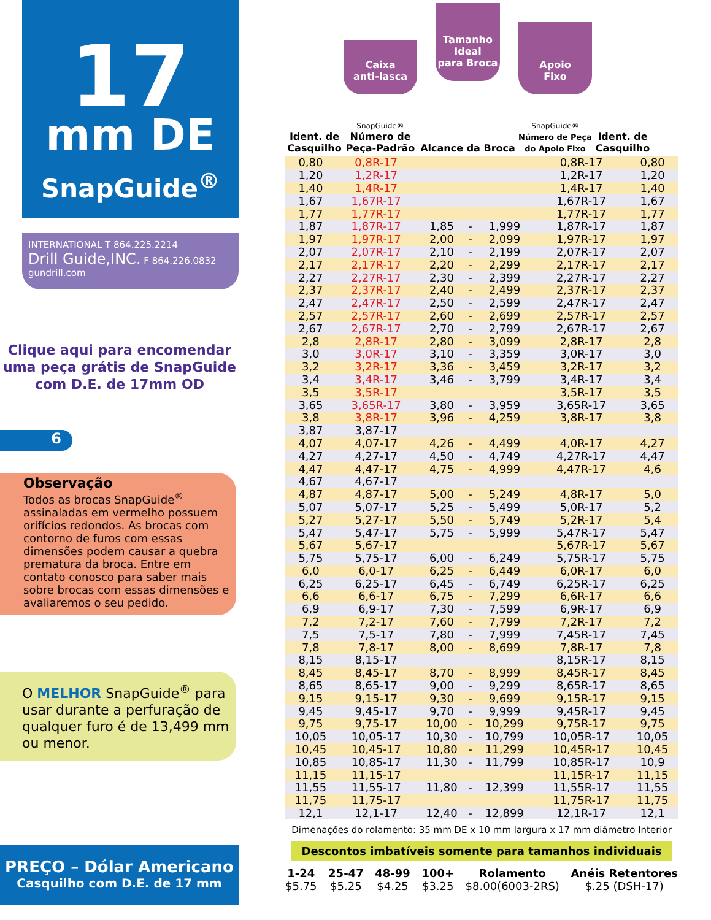17
mm DE
SnapGuide<sup>®</sup>
INTERNATIONAL T 864.225.2214
Drill Guide,INC. F 864.226.0832
gundrill.com
Clique aqui para encomendar
uma peça grátis de SnapGuide
com D.E. de 17mm OD
6
Observação
Todos as brocas SnapGuide<sup>®</sup> assinaladas em vermelho possuem orifícios redondos. As brocas com contorno de furos com essas dimensões podem causar a quebra prematura da broca. Entre em contato conosco para saber mais sobre brocas com essas dimensões e avaliaremos o seu pedido.
O MELHOR SnapGuide<sup>®</sup> para usar durante a perfuração de qualquer furo é de 13,499 mm ou menor.
PREÇO – Dólar Americano
Casquilho com D.E. de 17 mm
Ident. de
Casquilho
Caixa
anti-lasca
SnapGuide®
Número de
Peça-Padrão
Tamanho
Ideal
para Broca
Alcance da Broca
Apoio
Fixo
SnapGuide®
Número de Peça
do Apoio Fixo
Ident. de
Casquilho
| 0,80 | 0,8R-17 | | | | 0,8R-17 | 0,80 |
| 1,20 | 1,2R-17 | | | | 1,2R-17 | 1,20 |
| 1,40 | 1,4R-17 | | | | 1,4R-17 | 1,40 |
| 1,67 | 1,67R-17 | | | | 1,67R-17 | 1,67 |
| 1,77 | 1,77R-17 | | | | 1,77R-17 | 1,77 |
| 1,87 | 1,87R-17 | 1,85 | - | 1,999 | 1,87R-17 | 1,87 |
| 1,97 | 1,97R-17 | 2,00 | - | 2,099 | 1,97R-17 | 1,97 |
| 2,07 | 2,07R-17 | 2,10 | - | 2,199 | 2,07R-17 | 2,07 |
| 2,17 | 2,17R-17 | 2,20 | - | 2,299 | 2,17R-17 | 2,17 |
| 2,27 | 2,27R-17 | 2,30 | - | 2,399 | 2,27R-17 | 2,27 |
| 2,37 | 2,37R-17 | 2,40 | - | 2,499 | 2,37R-17 | 2,37 |
| 2,47 | 2,47R-17 | 2,50 | - | 2,599 | 2,47R-17 | 2,47 |
| 2,57 | 2,57R-17 | 2,60 | - | 2,699 | 2,57R-17 | 2,57 |
| 2,67 | 2,67R-17 | 2,70 | - | 2,799 | 2,67R-17 | 2,67 |
| 2,8 | 2,8R-17 | 2,80 | - | 3,099 | 2,8R-17 | 2,8 |
| 3,0 | 3,0R-17 | 3,10 | - | 3,359 | 3,0R-17 | 3,0 |
| 3,2 | 3,2R-17 | 3,36 | - | 3,459 | 3,2R-17 | 3,2 |
| 3,4 | 3,4R-17 | 3,46 | - | 3,799 | 3,4R-17 | 3,4 |
| 3,5 | 3,5R-17 | | | | 3,5R-17 | 3,5 |
| 3,65 | 3,65R-17 | 3,80 | - | 3,959 | 3,65R-17 | 3,65 |
| 3,8 | 3,8R-17 | 3,96 | - | 4,259 | 3,8R-17 | 3,8 |
| 3,87 | 3,87-17 | | | | | |
| 4,07 | 4,07-17 | 4,26 | - | 4,499 | 4,0R-17 | 4,27 |
| 4,27 | 4,27-17 | 4,50 | - | 4,749 | 4,27R-17 | 4,47 |
| 4,47 | 4,47-17 | 4,75 | - | 4,999 | 4,47R-17 | 4,6 |
| 4,67 | 4,67-17 | | | | | |
| 4,87 | 4,87-17 | 5,00 | - | 5,249 | 4,8R-17 | 5,0 |
| 5,07 | 5,07-17 | 5,25 | - | 5,499 | 5,0R-17 | 5,2 |
| 5,27 | 5,27-17 | 5,50 | - | 5,749 | 5,2R-17 | 5,4 |
| 5,47 | 5,47-17 | 5,75 | - | 5,999 | 5,47R-17 | 5,47 |
| 5,67 | 5,67-17 | | | | 5,67R-17 | 5,67 |
| 5,75 | 5,75-17 | 6,00 | - | 6,249 | 5,75R-17 | 5,75 |
| 6,0 | 6,0-17 | 6,25 | - | 6,449 | 6,0R-17 | 6,0 |
| 6,25 | 6,25-17 | 6,45 | - | 6,749 | 6,25R-17 | 6,25 |
| 6,6 | 6,6-17 | 6,75 | - | 7,299 | 6,6R-17 | 6,6 |
| 6,9 | 6,9-17 | 7,30 | - | 7,599 | 6,9R-17 | 6,9 |
| 7,2 | 7,2-17 | 7,60 | - | 7,799 | 7,2R-17 | 7,2 |
| 7,5 | 7,5-17 | 7,80 | - | 7,999 | 7,45R-17 | 7,45 |
| 7,8 | 7,8-17 | 8,00 | - | 8,699 | 7,8R-17 | 7,8 |
| 8,15 | 8,15-17 | | | | 8,15R-17 | 8,15 |
| 8,45 | 8,45-17 | 8,70 | - | 8,999 | 8,45R-17 | 8,45 |
| 8,65 | 8,65-17 | 9,00 | - | 9,299 | 8,65R-17 | 8,65 |
| 9,15 | 9,15-17 | 9,30 | - | 9,699 | 9,15R-17 | 9,15 |
| 9,45 | 9,45-17 | 9,70 | - | 9,999 | 9,45R-17 | 9,45 |
| 9,75 | 9,75-17 | 10,00 | - | 10,299 | 9,75R-17 | 9,75 |
| 10,05 | 10,05-17 | 10,30 | - | 10,799 | 10,05R-17 | 10,05 |
| 10,45 | 10,45-17 | 10,80 | - | 11,299 | 10,45R-17 | 10,45 |
| 10,85 | 10,85-17 | 11,30 | - | 11,799 | 10,85R-17 | 10,9 |
| 11,15 | 11,15-17 | | | | 11,15R-17 | 11,15 |
| 11,55 | 11,55-17 | 11,80 | - | 12,399 | 11,55R-17 | 11,55 |
| 11,75 | 11,75-17 | | | | 11,75R-17 | 11,75 |
| 12,1 | 12,1-17 | 12,40 | - | 12,899 | 12,1R-17 | 12,1 |
Dimenações do rolamento: 35 mm DE x 10 mm largura x 17 mm diâmetro Interior
Descontos imbatíveis somente para tamanhos individuais
1-24
$5.75
25-47
$5.25
48-99
$4.25
100+
$3.25
Rolamento
$8.00(6003-2RS)
Anéis Retentores
$.25 (DSH-17)